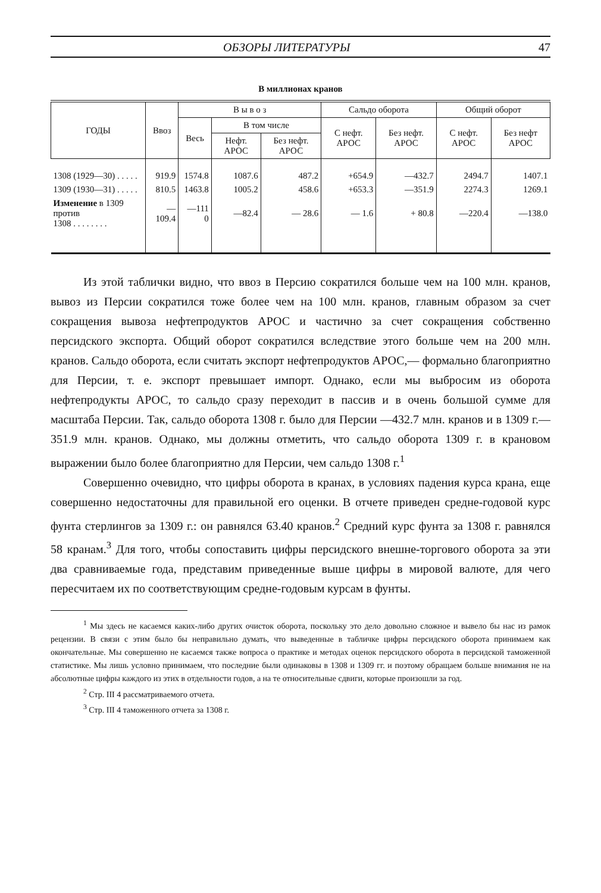ОБЗОРЫ ЛИТЕРАТУРЫ 47
В миллионах кранов
| ГОДЫ | Ввоз | В ы в о з | | | Сальдо оборота | | Общий оборот | |
| --- | --- | --- | --- | --- | --- | --- | --- | --- |
| | | Весь | В том числе | | С нефт. АРОС | Без нефт. АРОС | С нефт. АРОС | Без нефт АРОС |
| | | | Нефт. АРОС | Без нефт. АРОС | | | | |
| 1308 (1929—30) . . . . . | 919.9 | 1574.8 | 1087.6 | 487.2 | +654.9 | —432.7 | 2494.7 | 1407.1 |
| 1309 (1930—31) . . . . . | 810.5 | 1463.8 | 1005.2 | 458.6 | +653.3 | —351.9 | 2274.3 | 1269.1 |
| Изменение в 1309 против 1308 . . . . . . . . | —109.4 | —111 0 | —82.4 | — 28.6 | — 1.6 | + 80.8 | —220.4 | —138.0 |
Из этой таблички видно, что ввоз в Персию сократился больше чем на 100 млн. кранов, вывоз из Персии сократился тоже более чем на 100 млн. кранов, главным образом за счет сокращения вывоза нефтепродуктов АРОС и частично за счет сокращения собственно персидского экспорта. Общий оборот сократился вследствие этого больше чем на 200 млн. кранов. Сальдо оборота, если считать экспорт нефтепродуктов АРОС,— формально благоприятно для Персии, т. е. экспорт превышает импорт. Однако, если мы выбросим из оборота нефтепродукты АРОС, то сальдо сразу переходит в пассив и в очень большой сумме для масштаба Персии. Так, сальдо оборота 1308 г. было для Персии —432.7 млн. кранов и в 1309 г.—351.9 млн. кранов. Однако, мы должны отметить, что сальдо оборота 1309 г. в крановом выражении было более благоприятно для Персии, чем сальдо 1308 г.<sup>1</sup>
Совершенно очевидно, что цифры оборота в кранах, в условиях падения курса крана, еще совершенно недостаточны для правильной его оценки. В отчете приведен средне-годовой курс фунта стерлингов за 1309 г.: он равнялся 63.40 кранов.<sup>2</sup> Средний курс фунта за 1308 г. равнялся 58 кранам.<sup>3</sup> Для того, чтобы сопоставить цифры персидского внешне-торгового оборота за эти два сравниваемые года, представим приведенные выше цифры в мировой валюте, для чего пересчитаем их по соответствующим средне-годовым курсам в фунты.
<sup>1</sup> Мы здесь не касаемся каких-либо других очисток оборота, поскольку это дело довольно сложное и вывело бы нас из рамок рецензии. В связи с этим было бы неправильно думать, что выведенные в табличке цифры персидского оборота принимаем как окончательные. Мы совершенно не касаемся также вопроса о практике и методах оценок персидского оборота в персидской таможенной статистике. Мы лишь условно принимаем, что последние были одинаковы в 1308 и 1309 гг. и поэтому обращаем больше внимания не на абсолютные цифры каждого из этих в отдельности годов, а на те относительные сдвиги, которые произошли за год.
<sup>2</sup> Стр. III 4 рассматриваемого отчета.
<sup>3</sup> Стр. III 4 таможенного отчета за 1308 г.